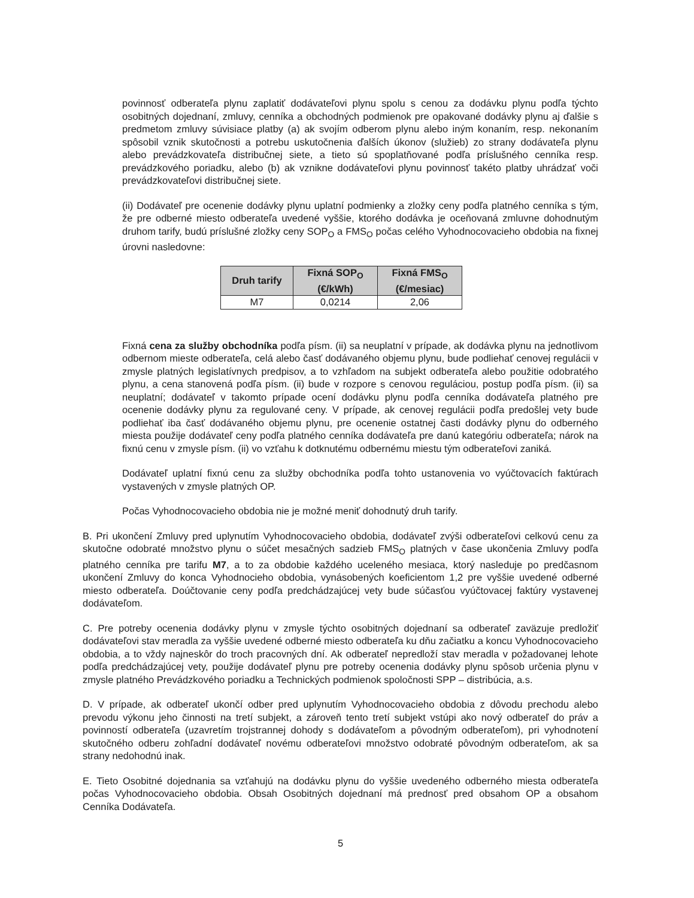povinnosť odberateľa plynu zaplatiť dodávateľovi plynu spolu s cenou za dodávku plynu podľa týchto osobitných dojednaní, zmluvy, cenníka a obchodných podmienok pre opakované dodávky plynu aj ďalšie s predmetom zmluvy súvisiace platby (a) ak svojím odberom plynu alebo iným konaním, resp. nekonaním spôsobil vznik skutočnosti a potrebu uskutočnenia ďalších úkonov (služieb) zo strany dodávateľa plynu alebo prevádzkovateľa distribučnej siete, a tieto sú spoplatňované podľa príslušného cenníka resp. prevádzkového poriadku, alebo (b) ak vznikne dodávateľovi plynu povinnosť takéto platby uhrádzať voči prevádzkovateľovi distribučnej siete.
(ii) Dodávateľ pre ocenenie dodávky plynu uplatní podmienky a zložky ceny podľa platného cenníka s tým, že pre odberné miesto odberateľa uvedené vyššie, ktorého dodávka je oceňovaná zmluvne dohodnutým druhom tarify, budú príslušné zložky ceny SOP<sub>O</sub> a FMS<sub>O</sub> počas celého Vyhodnocovacieho obdobia na fixnej úrovni nasledovne:
| Druh tarify | Fixná SOP<sub>O</sub> (€/kWh) | Fixná FMS<sub>O</sub> (€/mesiac) |
| --- | --- | --- |
| M7 | 0,0214 | 2,06 |
Fixná cena za služby obchodníka podľa písm. (ii) sa neuplatní v prípade, ak dodávka plynu na jednotlivom odbernom mieste odberateľa, celá alebo časť dodávaného objemu plynu, bude podliehať cenovej regulácii v zmysle platných legislatívnych predpisov, a to vzhľadom na subjekt odberateľa alebo použitie odobratého plynu, a cena stanovená podľa písm. (ii) bude v rozpore s cenovou reguláciou, postup podľa písm. (ii) sa neuplatní; dodávateľ v takomto prípade ocení dodávku plynu podľa cenníka dodávateľa platného pre ocenenie dodávky plynu za regulované ceny. V prípade, ak cenovej regulácii podľa predošlej vety bude podliehať iba časť dodávaného objemu plynu, pre ocenenie ostatnej časti dodávky plynu do odberného miesta použije dodávateľ ceny podľa platného cenníka dodávateľa pre danú kategóriu odberateľa; nárok na fixnú cenu v zmysle písm. (ii) vo vzťahu k dotknutému odbernému miestu tým odberateľovi zaniká.
Dodávateľ uplatní fixnú cenu za služby obchodníka podľa tohto ustanovenia vo vyúčtovacích faktúrach vystavených v zmysle platných OP.
Počas Vyhodnocovacieho obdobia nie je možné meniť dohodnutý druh tarify.
B. Pri ukončení Zmluvy pred uplynutím Vyhodnocovacieho obdobia, dodávateľ zvýši odberateľovi celkovú cenu za skutočne odobraté množstvo plynu o súčet mesačných sadzieb FMS<sub>O</sub> platných v čase ukončenia Zmluvy podľa platného cenníka pre tarifu M7, a to za obdobie každého uceleného mesiaca, ktorý nasleduje po predčasnom ukončení Zmluvy do konca Vyhodnocieho obdobia, vynásobených koeficientom 1,2 pre vyššie uvedené odberné miesto odberateľa. Doúčtovanie ceny podľa predchádzajúcej vety bude súčasťou vyúčtovacej faktúry vystavenej dodávateľom.
C. Pre potreby ocenenia dodávky plynu v zmysle týchto osobitných dojednaní sa odberateľ zaväzuje predložiť dodávateľovi stav meradla za vyššie uvedené odberné miesto odberateľa ku dňu začiatku a koncu Vyhodnocovacieho obdobia, a to vždy najneskôr do troch pracovných dní. Ak odberateľ nepredloží stav meradla v požadovanej lehote podľa predchádzajúcej vety, použije dodávateľ plynu pre potreby ocenenia dodávky plynu spôsob určenia plynu v zmysle platného Prevádzkového poriadku a Technických podmienok spoločnosti SPP – distribúcia, a.s.
D. V prípade, ak odberateľ ukončí odber pred uplynutím Vyhodnocovacieho obdobia z dôvodu prechodu alebo prevodu výkonu jeho činnosti na tretí subjekt, a zároveň tento tretí subjekt vstúpi ako nový odberateľ do práv a povinností odberateľa (uzavretím trojstrannej dohody s dodávateľom a pôvodným odberateľom), pri vyhodnotení skutočného odberu zohľadní dodávateľ novému odberateľovi množstvo odobraté pôvodným odberateľom, ak sa strany nedohodnú inak.
E. Tieto Osobitné dojednania sa vzťahujú na dodávku plynu do vyššie uvedeného odberného miesta odberateľa počas Vyhodnocovacieho obdobia. Obsah Osobitných dojednaní má prednosť pred obsahom OP a obsahom Cenníka Dodávateľa.
5